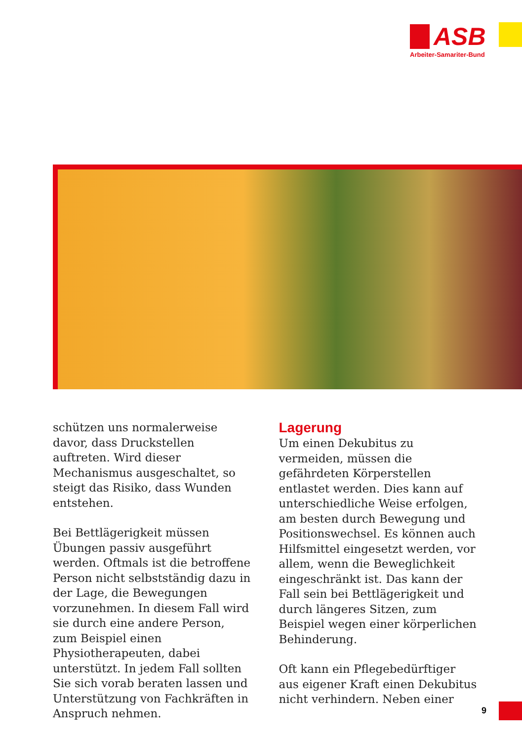ASB
Arbeiter-Samariter-Bund
schützen uns normalerweise davor, dass Druckstellen auftreten. Wird dieser Mechanismus ausgeschaltet, so steigt das Risiko, dass Wunden entstehen.
Bei Bettlägerigkeit müssen Übungen passiv ausgeführt werden. Oftmals ist die betroffene Person nicht selbstständig dazu in der Lage, die Bewegungen vorzunehmen. In diesem Fall wird sie durch eine andere Person, zum Beispiel einen Physiotherapeuten, dabei unterstützt. In jedem Fall sollten Sie sich vorab beraten lassen und Unterstützung von Fachkräften in Anspruch nehmen.
Lagerung
Um einen Dekubitus zu vermeiden, müssen die gefährdeten Körperstellen entlastet werden. Dies kann auf unterschiedliche Weise erfolgen, am besten durch Bewegung und Positionswechsel. Es können auch Hilfsmittel eingesetzt werden, vor allem, wenn die Beweglichkeit eingeschränkt ist. Das kann der Fall sein bei Bettlägerigkeit und durch längeres Sitzen, zum Beispiel wegen einer körperlichen Behinderung.
Oft kann ein Pflegebedürftiger aus eigener Kraft einen Dekubitus nicht verhindern. Neben einer
9